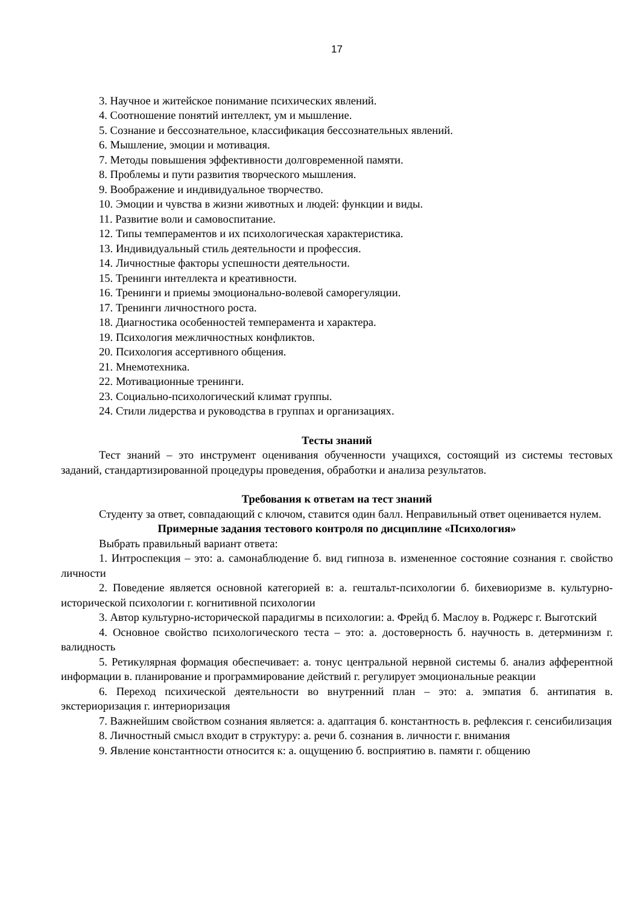17
3. Научное и житейское понимание психических явлений.
4. Соотношение понятий интеллект, ум и мышление.
5. Сознание и бессознательное, классификация бессознательных явлений.
6. Мышление, эмоции и мотивация.
7. Методы повышения эффективности долговременной памяти.
8. Проблемы и пути развития творческого мышления.
9. Воображение и индивидуальное творчество.
10. Эмоции и чувства в жизни животных и людей: функции и виды.
11. Развитие воли и самовоспитание.
12. Типы темпераментов и их психологическая характеристика.
13. Индивидуальный стиль деятельности и профессия.
14. Личностные факторы успешности деятельности.
15. Тренинги интеллекта и креативности.
16. Тренинги и приемы эмоционально-волевой саморегуляции.
17. Тренинги личностного роста.
18. Диагностика особенностей темперамента и характера.
19. Психология межличностных конфликтов.
20. Психология ассертивного общения.
21. Мнемотехника.
22. Мотивационные тренинги.
23. Социально-психологический климат группы.
24. Стили лидерства и руководства в группах и организациях.
Тесты знаний
Тест знаний – это инструмент оценивания обученности учащихся, состоящий из системы тестовых заданий, стандартизированной процедуры проведения, обработки и анализа результатов.
Требования к ответам на тест знаний
Студенту за ответ, совпадающий с ключом, ставится один балл. Неправильный ответ оценивается нулем.
Примерные задания тестового контроля по дисциплине «Психология»
Выбрать правильный вариант ответа:
1. Интроспекция – это: а. самонаблюдение б. вид гипноза в. измененное состояние сознания г. свойство личности
2. Поведение является основной категорией в: а. гештальт-психологии б. бихевиоризме в. культурно-исторической психологии г. когнитивной психологии
3. Автор культурно-исторической парадигмы в психологии: а. Фрейд б. Маслоу в. Роджерс г. Выготский
4. Основное свойство психологического теста – это: а. достоверность б. научность в. детерминизм г. валидность
5. Ретикулярная формация обеспечивает: а. тонус центральной нервной системы б. анализ афферентной информации в. планирование и программирование действий г. регулирует эмоциональные реакции
6. Переход психической деятельности во внутренний план – это: а. эмпатия б. антипатия в. экстериоризация г. интериоризация
7. Важнейшим свойством сознания является: а. адаптация б. константность в. рефлексия г. сенсибилизация
8. Личностный смысл входит в структуру: а. речи б. сознания в. личности г. внимания
9. Явление константности относится к: а. ощущению б. восприятию в. памяти г. общению